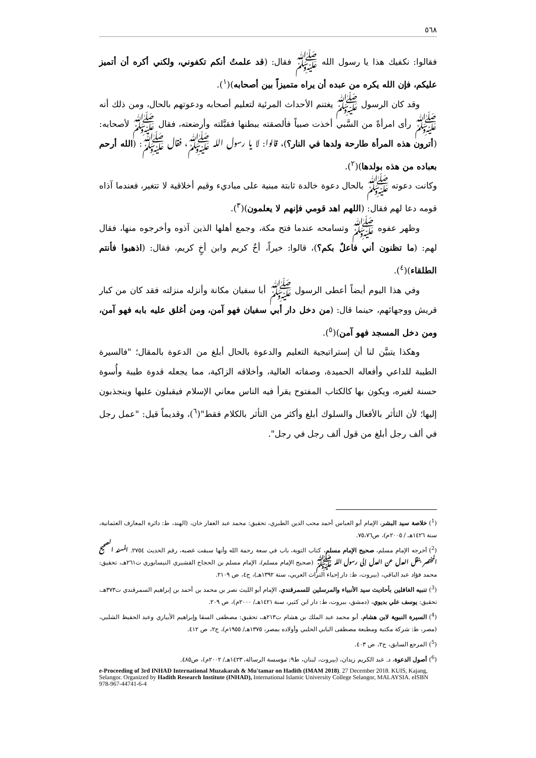٥٦٨
فقالوا: نكفيك هذا يا رسول الله ﷺ فقال: (قد علمتُ أنكم تكفوني، ولكني أكره أن أتميز عليكم، فإن الله يكره من عبده أن يراه متميزاً بين أصحابه)(<sup>١</sup>).
وقد كان الرسول ﷺ يغتنم الأحداث المرئية لتعليم أصحابه ودعوتهم بالحال، ومن ذلك أنه ﷺ رأى امرأةً من السَّبي أخذت صبياً فألصقته ببطنها فقبَّلته وأرضعته، فقال ﷺ لأصحابه: (أترون هذه المرأة طارحة ولدها في النار؟)، قالوا: لا يا رسول الله ﷺ، فقال ﷺ: (الله أرحم بعباده من هذه بولدها)(<sup>٢</sup>).
وكانت دعوته ﷺ بالحال دعوة خالدة ثابتة مبنية على مباديء وقيم أخلاقية لا تتغير، فعندما آذاه قومه دعا لهم فقال: (اللهم اهد قومي فإنهم لا يعلمون)(<sup>٣</sup>).
وظهر عفوه ﷺ وتسامحه عندما فتح مكة، وجمع أهلها الذين آذوه وأخرجوه منها، فقال لهم: (ما تظنون أني فاعلٌ بكم؟)، قالوا: خيراً، أخٌ كريم وابن أخٍ كريم، فقال: (اذهبوا فأنتم الطلقاء)(<sup>٤</sup>).
وفي هذا اليوم أيضاً أعطى الرسول ﷺ أبا سفيان مكانة وأنزله منزلته فقد كان من كبار قريش ووجهائهم، حينما قال: (من دخل دار أبي سفيان فهو آمن، ومن أغلق عليه بابه فهو آمن، ومن دخل المسجد فهو آمن)(<sup>٥</sup>).
وهكذا يتبيَّن لنا أن إستراتيجية التعليم والدعوة بالحال أبلغ من الدعوة بالمقال؛ "فالسيرة الطيبة للداعي وأفعاله الحميدة، وصفاته العالية، وأخلاقه الزاكية، مما يجعله قدوة طيبة وأُسوة حسنة لغيره، ويكون بها كالكتاب المفتوح يقرأ فيه الناس معاني الإسلام فيقبلون عليها وينجذبون إليها؛ لأن التأثر بالأفعال والسلوك أبلغ وأكثر من التأثر بالكلام فقط"(<sup>٦</sup>)، وقديماً قيل: "عمل رجل في ألف رجل أبلغ من قول ألف رجل في رجل".
(<sup>1</sup>) خلاصة سيد البشر، الإمام أبو العباس أحمد محب الدين الطبري، تحقيق: محمد عبد الغفار خان، (الهند، ط: دائرة المعارف العثمانية، سنة ١٤٢٦هـ / ٢٠٠٥م)، ص٧٥،٧٦.
(<sup>2</sup>) أخرجه الإمام مسلم، صحيح الإمام مسلم، كتاب التوبة، باب في سعة رحمة الله وأنها سبقت غضبه، رقم الحديث ٢٧٥٤. المسند الصحيح المختصر بنقل العدل عن العدل إلى رسول الله ﷺ (صحيح الإمام مسلم)، الإمام مسلم بن الحجاج القشيري النيسابوري ت٢٦١هـ، تحقيق: محمد فؤاد عبد الباقي، (بيروت، ط: دار إحياء التراث العربي، سنة ١٣٩٢هـ)، ج٤، ص ٢١٠٩.
(<sup>3</sup>) تنبيه الغافلين بأحاديث سيد الأنبياء والمرسلين للسمرقندي، الإمام أبو الليث نصر بن محمد بن أحمد بن إبراهيم السمرقندي ت٣٧٣هـ، تحقيق: يوسف علي بديوي، (دمشق، بيروت، ط: دار ابن كثير، سنة ١٤٢١هـ/ ٢٠٠٠م)، ص ٢٠٩.
(<sup>4</sup>) السيرة النبوية لابن هشام، أبو محمد عبد الملك بن هشام ت٢١٣هـ، تحقيق: مصطفى السقا وإبراهيم الأبياري وعبد الحفيظ الشلبي، (مصر، ط: شركة مكتبة ومطبعة مصطفى البابي الحلبي وأولاده بمصر، ١٣٧٥هـ/ ١٩٥٥م)، ج٢، ص ٤١٢.
(<sup>5</sup>) المرجع السابق، ج٢، ص ٤٠٣.
(<sup>6</sup>) أصول الدعوة، د. عبد الكريم زيدان، (بيروت، لبنان، ط٩: مؤسسة الرسالة، ١٤٢٣هـ/ ٢٠٠٢م)، ص٤٨٥.
e-Proceeding of 3rd INHAD International Muzakarah & Mu'tamar on Hadith (IMAM 2018). 27 December 2018. KUIS, Kajang, Selangor. Organized by Hadith Research Institute (INHAD), International Islamic University College Selangor, MALAYSIA. eISBN 978-967-44741-6-4